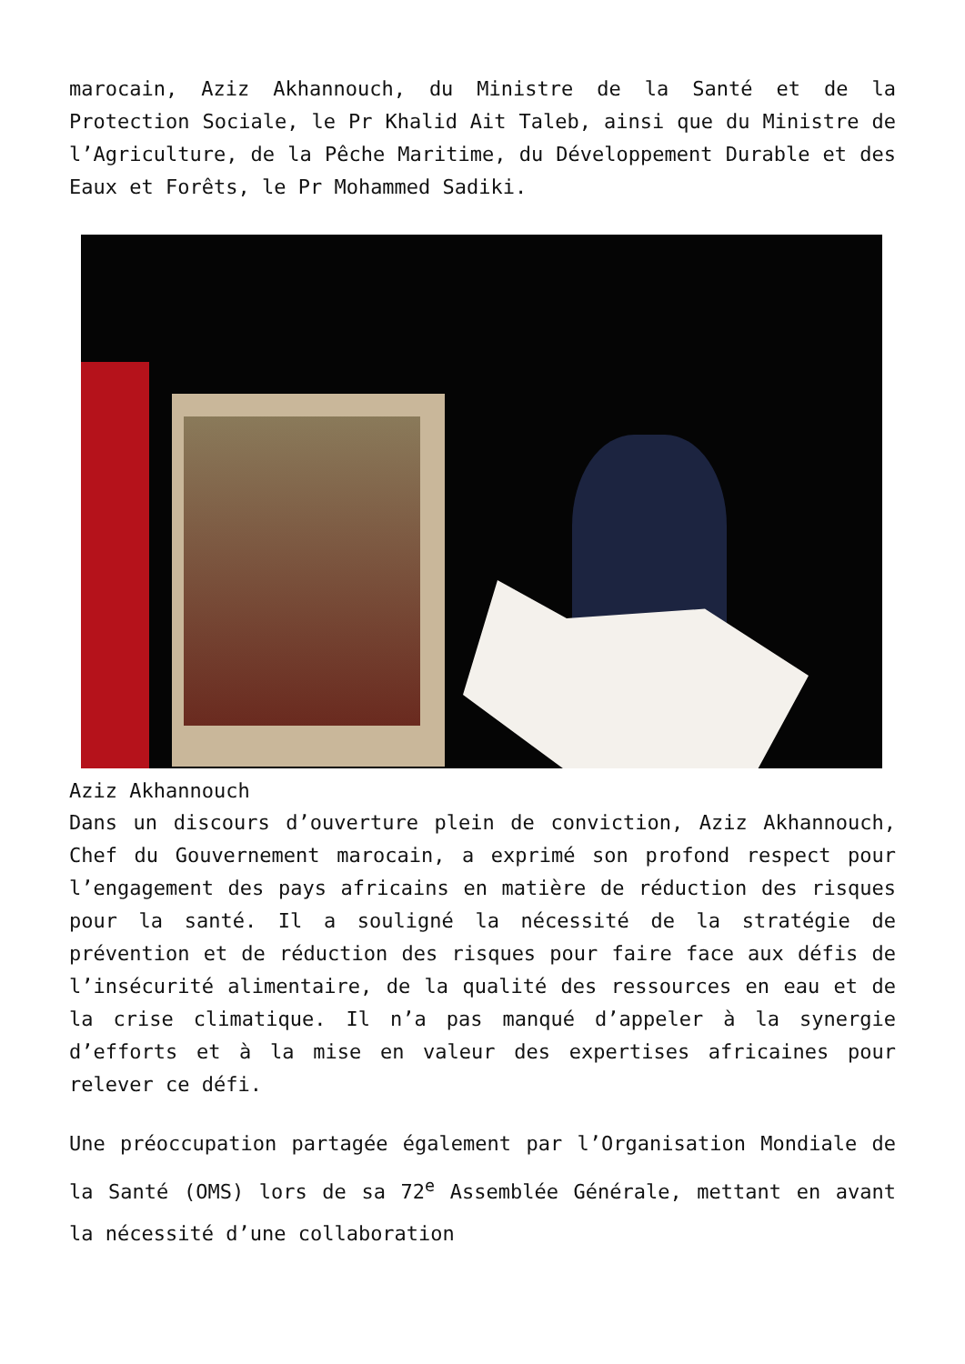marocain, Aziz Akhannouch, du Ministre de la Santé et de la Protection Sociale, le Pr Khalid Ait Taleb, ainsi que du Ministre de l’Agriculture, de la Pêche Maritime, du Développement Durable et des Eaux et Forêts, le Pr Mohammed Sadiki.
Aziz Akhannouch
Dans un discours d’ouverture plein de conviction, Aziz Akhannouch, Chef du Gouvernement marocain, a exprimé son profond respect pour l’engagement des pays africains en matière de réduction des risques pour la santé. Il a souligné la nécessité de la stratégie de prévention et de réduction des risques pour faire face aux défis de l’insécurité alimentaire, de la qualité des ressources en eau et de la crise climatique. Il n’a pas manqué d’appeler à la synergie d’efforts et à la mise en valeur des expertises africaines pour relever ce défi.
Une préoccupation partagée également par l’Organisation Mondiale de la Santé (OMS) lors de sa 72<sup>e</sup> Assemblée Générale, mettant en avant la nécessité d’une collaboration